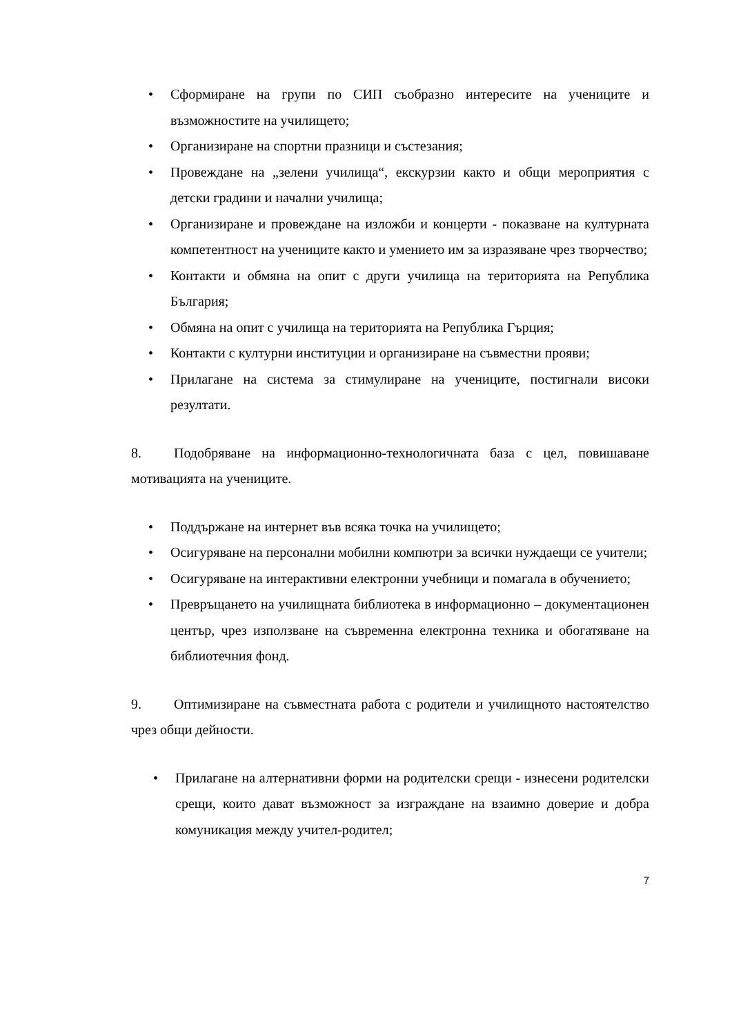• Сформиране на групи по СИП съобразно интересите на учениците и възможностите на училището;
• Организиране на спортни празници и състезания;
• Провеждане на „зелени училища“, екскурзии както и общи мероприятия с детски градини и начални училища;
• Организиране и провеждане на изложби и концерти - показване на културната компетентност на учениците както и умението им за изразяване чрез творчество;
• Контакти и обмяна на опит с други училища на територията на Република България;
• Обмяна на опит с училища на територията на Република Гърция;
• Контакти с културни институции и организиране на съвместни прояви;
• Прилагане на система за стимулиране на учениците, постигнали високи резултати.
8. Подобряване на информационно-технологичната база с цел, повишаване мотивацията на учениците.
• Поддържане на интернет във всяка точка на училището;
• Осигуряване на персонални мобилни компютри за всички нуждаещи се учители;
• Осигуряване на интерактивни електронни учебници и помагала в обучението;
• Превръщането на училищната библиотека в информационно – документационен център, чрез използване на съвременна електронна техника и обогатяване на библиотечния фонд.
9. Оптимизиране на съвместната работа с родители и училищното настоятелство чрез общи дейности.
• Прилагане на алтернативни форми на родителски срещи - изнесени родителски срещи, които дават възможност за изграждане на взаимно доверие и добра комуникация между учител-родител;
7